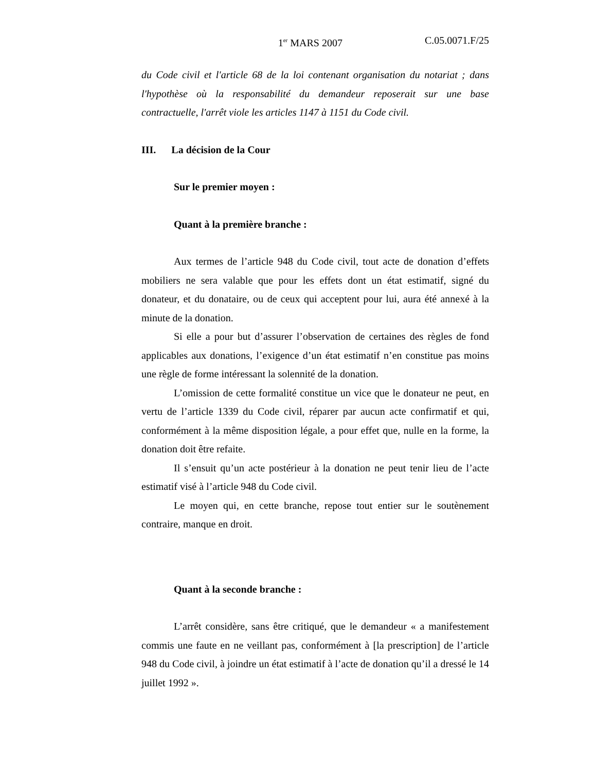1<sup>er</sup> MARS 2007 C.05.0071.F/25
du Code civil et l'article 68 de la loi contenant organisation du notariat ; dans l'hypothèse où la responsabilité du demandeur reposerait sur une base contractuelle, l'arrêt viole les articles 1147 à 1151 du Code civil.
III. La décision de la Cour
Sur le premier moyen :
Quant à la première branche :
Aux termes de l’article 948 du Code civil, tout acte de donation d’effets mobiliers ne sera valable que pour les effets dont un état estimatif, signé du donateur, et du donataire, ou de ceux qui acceptent pour lui, aura été annexé à la minute de la donation.
Si elle a pour but d’assurer l’observation de certaines des règles de fond applicables aux donations, l’exigence d’un état estimatif n’en constitue pas moins une règle de forme intéressant la solennité de la donation.
L’omission de cette formalité constitue un vice que le donateur ne peut, en vertu de l’article 1339 du Code civil, réparer par aucun acte confirmatif et qui, conformément à la même disposition légale, a pour effet que, nulle en la forme, la donation doit être refaite.
Il s’ensuit qu’un acte postérieur à la donation ne peut tenir lieu de l’acte estimatif visé à l’article 948 du Code civil.
Le moyen qui, en cette branche, repose tout entier sur le soutènement contraire, manque en droit.
Quant à la seconde branche :
L’arrêt considère, sans être critiqué, que le demandeur « a manifestement commis une faute en ne veillant pas, conformément à [la prescription] de l’article 948 du Code civil, à joindre un état estimatif à l’acte de donation qu’il a dressé le 14 juillet 1992 ».